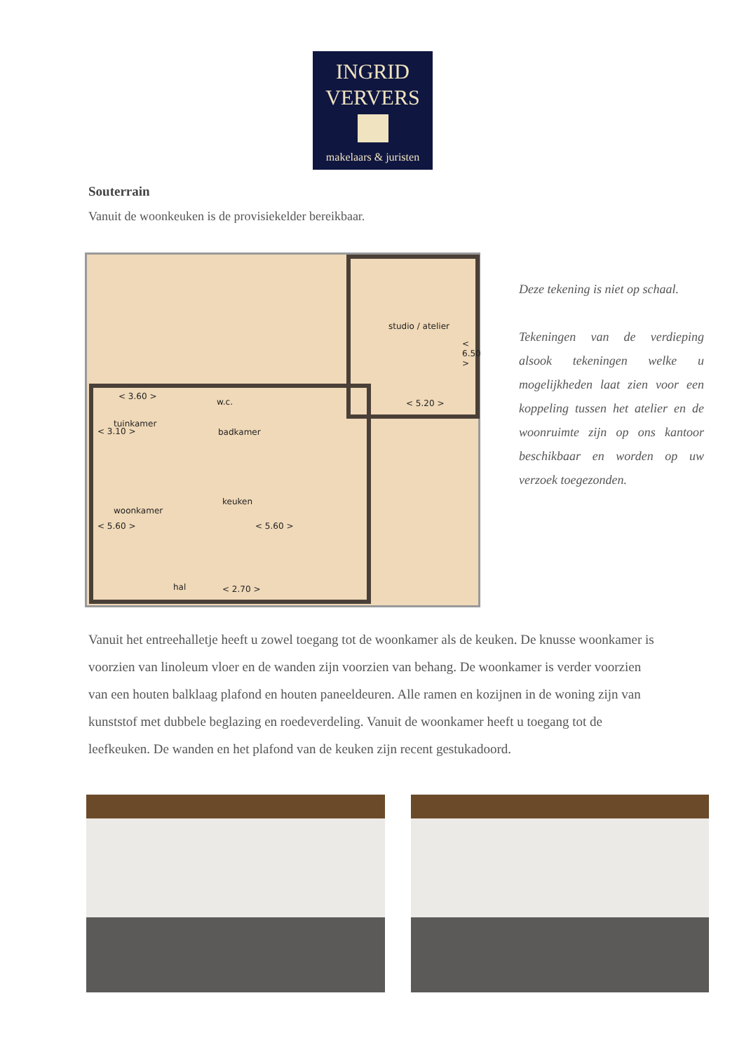INGRID
VERVERS
makelaars & juristen
Souterrain
Vanuit de woonkeuken is de provisiekelder bereikbaar.
studio / atelier
< 6.50 >
< 5.20 >
< 3.60 >
w.c.
< 3.10 >
tuinkamer
badkamer
woonkamer
keuken
< 5.60 > < 5.60 >
hal < 2.70 >
Deze tekening is niet op schaal.
Tekeningen van de verdieping alsook tekeningen welke u mogelijkheden laat zien voor een koppeling tussen het atelier en de woonruimte zijn op ons kantoor beschikbaar en worden op uw verzoek toegezonden.
Vanuit het entreehalletje heeft u zowel toegang tot de woonkamer als de keuken. De knusse woonkamer is voorzien van linoleum vloer en de wanden zijn voorzien van behang. De woonkamer is verder voorzien van een houten balklaag plafond en houten paneeldeuren. Alle ramen en kozijnen in de woning zijn van kunststof met dubbele beglazing en roedeverdeling. Vanuit de woonkamer heeft u toegang tot de leefkeuken. De wanden en het plafond van de keuken zijn recent gestukadoord.